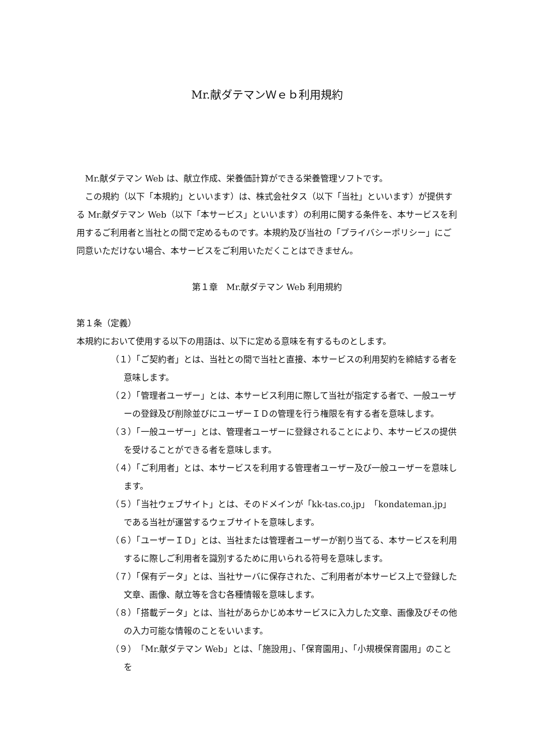Mr.献ダテマンＷｅｂ利用規約
Mr.献ダテマン Web は、献立作成、栄養価計算ができる栄養管理ソフトです。
この規約（以下「本規約」といいます）は、株式会社タス（以下「当社」といいます）が提供する Mr.献ダテマン Web（以下「本サービス」といいます）の利用に関する条件を、本サービスを利用するご利用者と当社との間で定めるものです。本規約及び当社の「プライバシーポリシー」にご同意いただけない場合、本サービスをご利用いただくことはできません。
第１章　Mr.献ダテマン Web 利用規約
第１条（定義）
本規約において使用する以下の用語は、以下に定める意味を有するものとします。
（１）「ご契約者」とは、当社との間で当社と直接、本サービスの利用契約を締結する者を意味します。
（２）「管理者ユーザー」とは、本サービス利用に際して当社が指定する者で、一般ユーザーの登録及び削除並びにユーザーＩＤの管理を行う権限を有する者を意味します。
（３）「一般ユーザー」とは、管理者ユーザーに登録されることにより、本サービスの提供を受けることができる者を意味します。
（４）「ご利用者」とは、本サービスを利用する管理者ユーザー及び一般ユーザーを意味します。
（５）「当社ウェブサイト」とは、そのドメインが「kk-tas.co.jp」「kondateman.jp」である当社が運営するウェブサイトを意味します。
（６）「ユーザーＩＤ」とは、当社または管理者ユーザーが割り当てる、本サービスを利用するに際しご利用者を識別するために用いられる符号を意味します。
（７）「保有データ」とは、当社サーバに保存された、ご利用者が本サービス上で登録した文章、画像、献立等を含む各種情報を意味します。
（８）「搭載データ」とは、当社があらかじめ本サービスに入力した文章、画像及びその他の入力可能な情報のことをいいます。
（９）「Mr.献ダテマン Web」とは、「施設用」、「保育園用」、「小規模保育園用」のことを